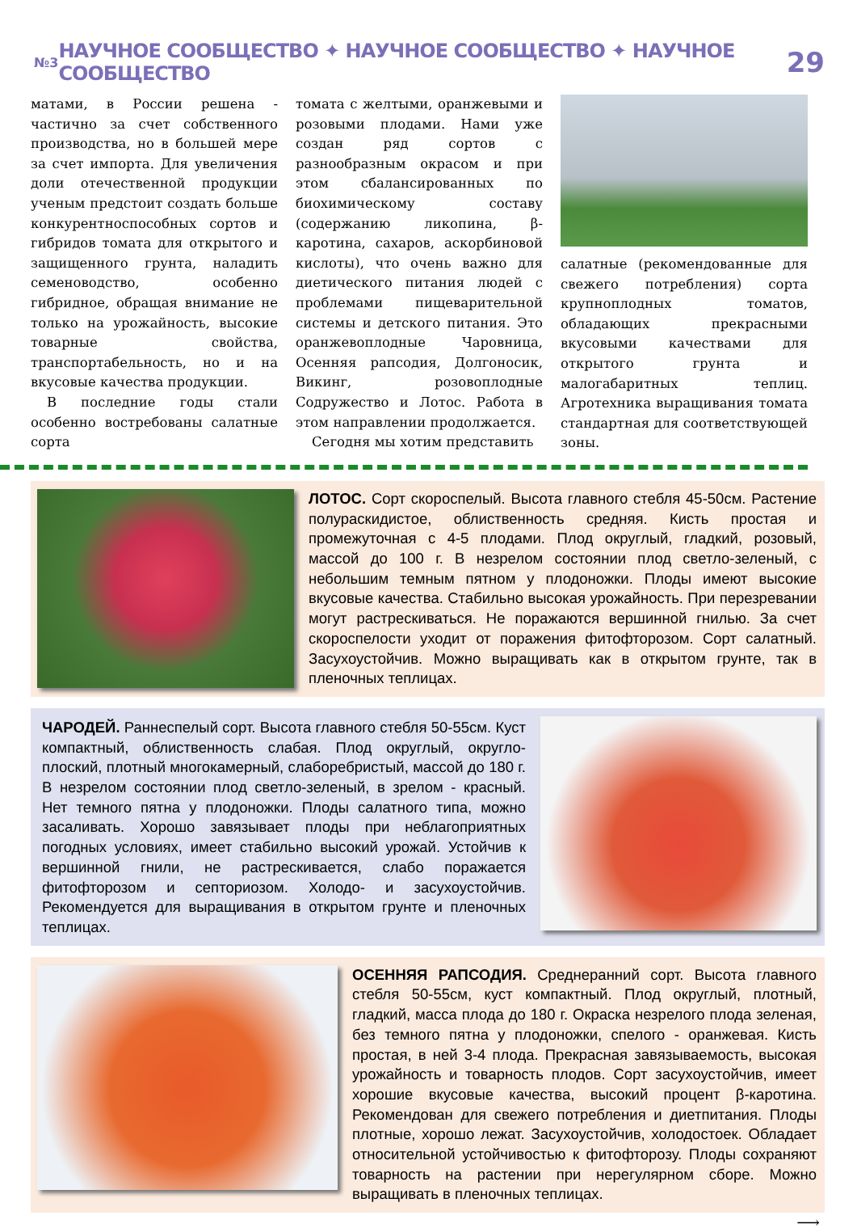№3 НАУЧНОЕ СООБЩЕСТВО ✦ НАУЧНОЕ СООБЩЕСТВО ✦ НАУЧНОЕ СООБЩЕСТВО 29
матами, в России решена - частично за счет собственного производства, но в большей мере за счет импорта. Для увеличения доли отечественной продукции ученым предстоит создать больше конкурентноспособных сортов и гибридов томата для открытого и защищенного грунта, наладить семеноводство, особенно гибридное, обращая внимание не только на урожайность, высокие товарные свойства, транспортабельность, но и на вкусовые качества продукции.
В последние годы стали особенно востребованы салатные сорта
томата с желтыми, оранжевыми и розовыми плодами. Нами уже создан ряд сортов с разнообразным окрасом и при этом сбалансированных по биохимическому составу (содержанию ликопина, β-каротина, сахаров, аскорбиновой кислоты), что очень важно для диетического питания людей с проблемами пищеварительной системы и детского питания. Это оранжевоплодные Чаровница, Осенняя рапсодия, Долгоносик, Викинг, розовоплодные Содружество и Лотос. Работа в этом направлении продолжается.
Сегодня мы хотим представить
салатные (рекомендованные для свежего потребления) сорта крупноплодных томатов, обладающих прекрасными вкусовыми качествами для открытого грунта и малогабаритных теплиц. Агротехника выращивания томата стандартная для соответствующей зоны.
ЛОТОС. Сорт скороспелый. Высота главного стебля 45-50см. Растение полураскидистое, облиственность средняя. Кисть простая и промежуточная с 4-5 плодами. Плод округлый, гладкий, розовый, массой до 100 г. В незрелом состоянии плод светло-зеленый, с небольшим темным пятном у плодоножки. Плоды имеют высокие вкусовые качества. Стабильно высокая урожайность. При перезревании могут растрескиваться. Не поражаются вершинной гнилью. За счет скороспелости уходит от поражения фитофторозом. Сорт салатный. Засухоустойчив. Можно выращивать как в открытом грунте, так в пленочных теплицах.
ЧАРОДЕЙ. Раннеспелый сорт. Высота главного стебля 50-55см. Куст компактный, облиственность слабая. Плод округлый, округло-плоский, плотный многокамерный, слаборебристый, массой до 180 г. В незрелом состоянии плод светло-зеленый, в зрелом - красный. Нет темного пятна у плодоножки. Плоды салатного типа, можно засаливать. Хорошо завязывает плоды при неблагоприятных погодных условиях, имеет стабильно высокий урожай. Устойчив к вершинной гнили, не растрескивается, слабо поражается фитофторозом и септориозом. Холодо- и засухоустойчив. Рекомендуется для выращивания в открытом грунте и пленочных теплицах.
ОСЕННЯЯ РАПСОДИЯ. Среднеранний сорт. Высота главного стебля 50-55см, куст компактный. Плод округлый, плотный, гладкий, масса плода до 180 г. Окраска незрелого плода зеленая, без темного пятна у плодоножки, спелого - оранжевая. Кисть простая, в ней 3-4 плода. Прекрасная завязываемость, высокая урожайность и товарность плодов. Сорт засухоустойчив, имеет хорошие вкусовые качества, высокий процент β-каротина. Рекомендован для свежего потребления и диетпитания. Плоды плотные, хорошо лежат. Засухоустойчив, холодостоек. Обладает относительной устойчивостью к фитофторозу. Плоды сохраняют товарность на растении при нерегулярном сборе. Можно выращивать в пленочных теплицах.
⟶